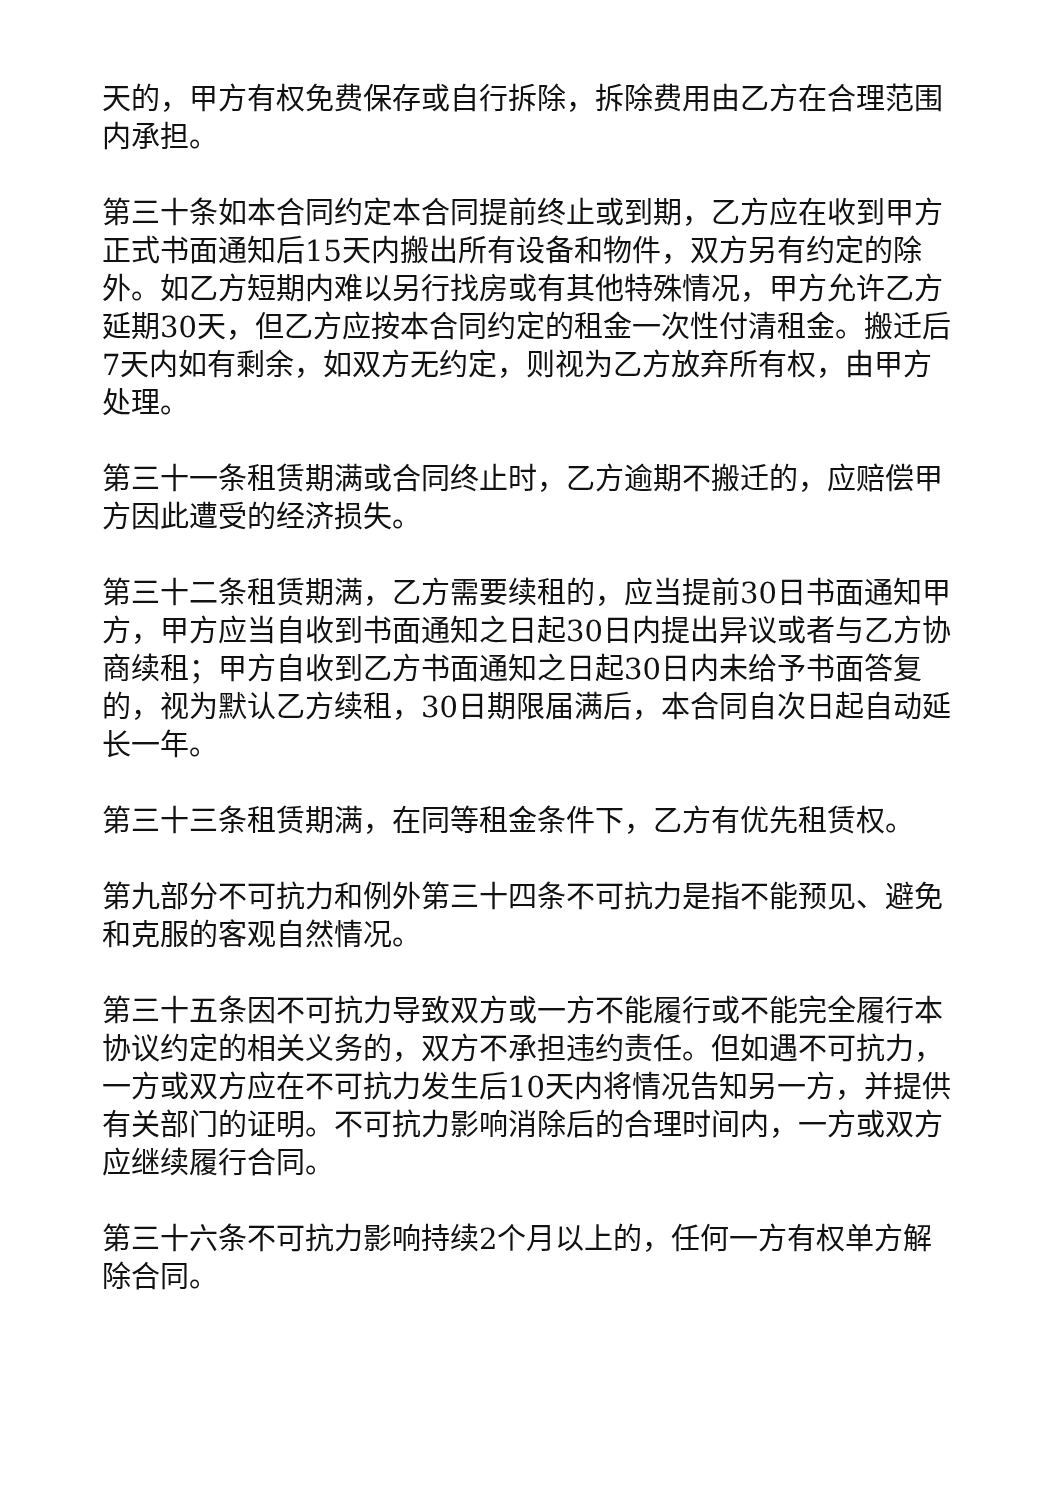天的，甲方有权免费保存或自行拆除，拆除费用由乙方在合理范围内承担。
第三十条如本合同约定本合同提前终止或到期，乙方应在收到甲方正式书面通知后15天内搬出所有设备和物件，双方另有约定的除外。如乙方短期内难以另行找房或有其他特殊情况，甲方允许乙方延期30天，但乙方应按本合同约定的租金一次性付清租金。搬迁后7天内如有剩余，如双方无约定，则视为乙方放弃所有权，由甲方处理。
第三十一条租赁期满或合同终止时，乙方逾期不搬迁的，应赔偿甲方因此遭受的经济损失。
第三十二条租赁期满，乙方需要续租的，应当提前30日书面通知甲方，甲方应当自收到书面通知之日起30日内提出异议或者与乙方协商续租；甲方自收到乙方书面通知之日起30日内未给予书面答复的，视为默认乙方续租，30日期限届满后，本合同自次日起自动延长一年。
第三十三条租赁期满，在同等租金条件下，乙方有优先租赁权。
第九部分不可抗力和例外第三十四条不可抗力是指不能预见、避免和克服的客观自然情况。
第三十五条因不可抗力导致双方或一方不能履行或不能完全履行本协议约定的相关义务的，双方不承担违约责任。但如遇不可抗力，一方或双方应在不可抗力发生后10天内将情况告知另一方，并提供有关部门的证明。不可抗力影响消除后的合理时间内，一方或双方应继续履行合同。
第三十六条不可抗力影响持续2个月以上的，任何一方有权单方解除合同。